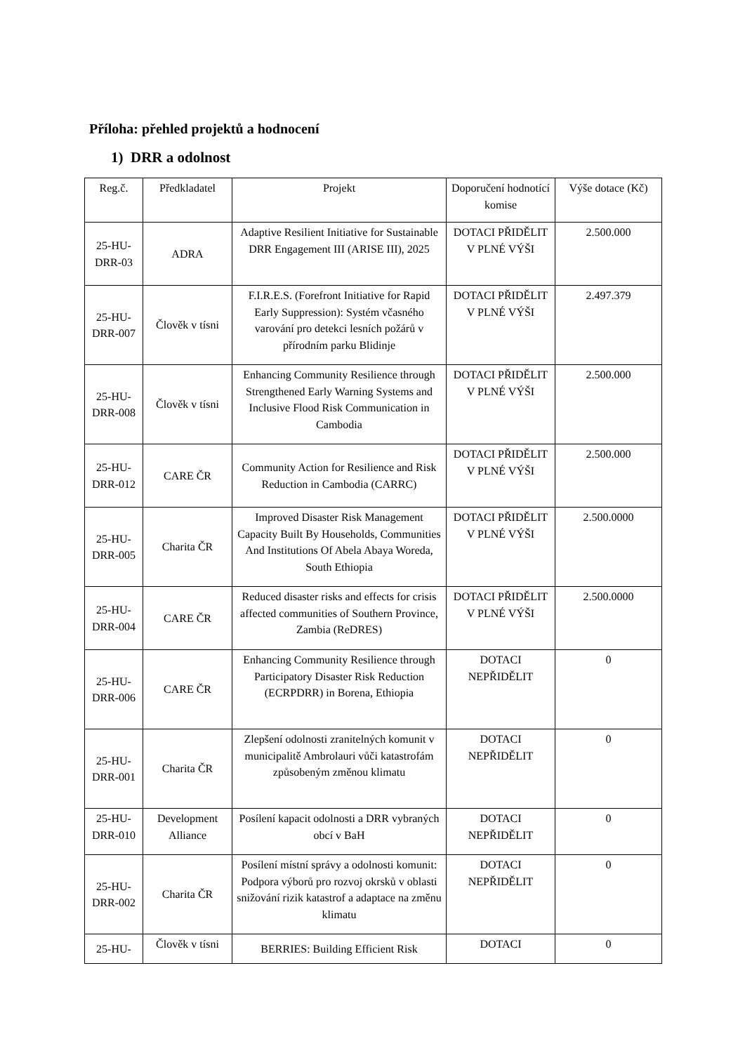Příloha: přehled projektů a hodnocení
1) DRR a odolnost
| Reg.č. | Předkladatel | Projekt | Doporučení hodnotící komise | Výše dotace (Kč) |
| --- | --- | --- | --- | --- |
| 25-HU-DRR-03 | ADRA | Adaptive Resilient Initiative for Sustainable DRR Engagement III (ARISE III), 2025 | DOTACI PŘIDĚLIT V PLNÉ VÝŠI | 2.500.000 |
| 25-HU-DRR-007 | Člověk v tísni | F.I.R.E.S. (Forefront Initiative for Rapid Early Suppression): Systém včasného varování pro detekci lesních požárů v přírodním parku Blidinje | DOTACI PŘIDĚLIT V PLNÉ VÝŠI | 2.497.379 |
| 25-HU-DRR-008 | Člověk v tísni | Enhancing Community Resilience through Strengthened Early Warning Systems and Inclusive Flood Risk Communication in Cambodia | DOTACI PŘIDĚLIT V PLNÉ VÝŠI | 2.500.000 |
| 25-HU-DRR-012 | CARE ČR | Community Action for Resilience and Risk Reduction in Cambodia (CARRC) | DOTACI PŘIDĚLIT V PLNÉ VÝŠI | 2.500.000 |
| 25-HU-DRR-005 | Charita ČR | Improved Disaster Risk Management Capacity Built By Households, Communities And Institutions Of Abela Abaya Woreda, South Ethiopia | DOTACI PŘIDĚLIT V PLNÉ VÝŠI | 2.500.0000 |
| 25-HU-DRR-004 | CARE ČR | Reduced disaster risks and effects for crisis affected communities of Southern Province, Zambia (ReDRES) | DOTACI PŘIDĚLIT V PLNÉ VÝŠI | 2.500.0000 |
| 25-HU-DRR-006 | CARE ČR | Enhancing Community Resilience through Participatory Disaster Risk Reduction (ECRPDRR) in Borena, Ethiopia | DOTACI NEPŘIDĚLIT | 0 |
| 25-HU-DRR-001 | Charita ČR | Zlepšení odolnosti zranitelných komunit v municipalitě Ambrolauri vůči katastrofám způsobeným změnou klimatu | DOTACI NEPŘIDĚLIT | 0 |
| 25-HU-DRR-010 | Development Alliance | Posílení kapacit odolnosti a DRR vybraných obcí v BaH | DOTACI NEPŘIDĚLIT | 0 |
| 25-HU-DRR-002 | Charita ČR | Posílení místní správy a odolnosti komunit: Podpora výborů pro rozvoj okrsků v oblasti snižování rizik katastrof a adaptace na změnu klimatu | DOTACI NEPŘIDĚLIT | 0 |
| 25-HU- | Člověk v tísni | BERRIES: Building Efficient Risk | DOTACI | 0 |